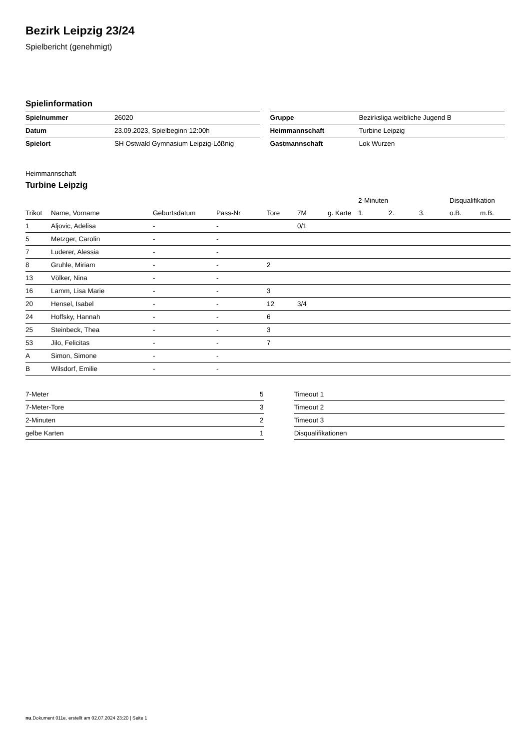Bezirk Leipzig 23/24
Spielbericht (genehmigt)
Spielinformation
| Spielnummer | 26020 |
| Datum | 23.09.2023, Spielbeginn 12:00h |
| Spielort | SH Ostwald Gymnasium Leipzig-Lößnig |
| Gruppe | Bezirksliga weibliche Jugend B |
| Heimmannschaft | Turbine Leipzig |
| Gastmannschaft | Lok Wurzen |
Heimmannschaft
Turbine Leipzig
| | | | | | | | 2-Minuten | | | Disqualifikation | |
| --- | --- | --- | --- | --- | --- | --- | --- | --- | --- | --- | --- |
| Trikot | Name, Vorname | Geburtsdatum | Pass-Nr | Tore | 7M | g. Karte | 1. | 2. | 3. | o.B. | m.B. |
| 1 | Aljovic, Adelisa | - | - | | 0/1 | | | | | | |
| 5 | Metzger, Carolin | - | - | | | | | | | | |
| 7 | Luderer, Alessia | - | - | | | | | | | | |
| 8 | Gruhle, Miriam | - | - | 2 | | | | | | | |
| 13 | Völker, Nina | - | - | | | | | | | | |
| 16 | Lamm, Lisa Marie | - | - | 3 | | | | | | | |
| 20 | Hensel, Isabel | - | - | 12 | 3/4 | | | | | | |
| 24 | Hoffsky, Hannah | - | - | 6 | | | | | | | |
| 25 | Steinbeck, Thea | - | - | 3 | | | | | | | |
| 53 | Jilo, Felicitas | - | - | 7 | | | | | | | |
| A | Simon, Simone | - | - | | | | | | | | |
| B | Wilsdorf, Emilie | - | - | | | | | | | | |
| 7-Meter | 5 |
| 7-Meter-Tore | 3 |
| 2-Minuten | 2 |
| gelbe Karten | 1 |
| Timeout 1 |
| Timeout 2 |
| Timeout 3 |
| Disqualifikationen |
nu.Dokument 011e, erstellt am 02.07.2024 23:20 | Seite 1